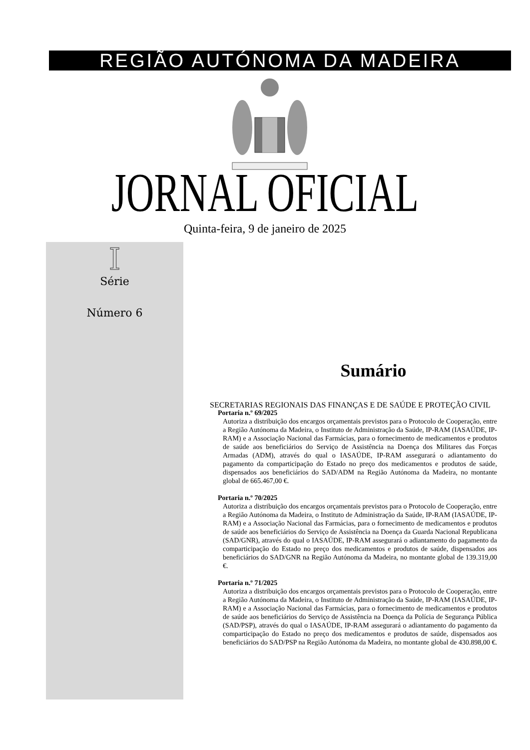REGIÃO AUTÓNOMA DA MADEIRA
JORNAL OFICIAL Quinta-feira, 9 de janeiro de 2025
I
Série
Número 6
Sumário
SECRETARIAS REGIONAIS DAS FINANÇAS E DE SAÚDE E PROTEÇÃO CIVIL
Portaria n.º 69/2025
Autoriza a distribuição dos encargos orçamentais previstos para o Protocolo de Cooperação, entre a Região Autónoma da Madeira, o Instituto de Administração da Saúde, IP-RAM (IASAÚDE, IP-RAM) e a Associação Nacional das Farmácias, para o fornecimento de medicamentos e produtos de saúde aos beneficiários do Serviço de Assistência na Doença dos Militares das Forças Armadas (ADM), através do qual o IASAÚDE, IP-RAM assegurará o adiantamento do pagamento da comparticipação do Estado no preço dos medicamentos e produtos de saúde, dispensados aos beneficiários do SAD/ADM na Região Autónoma da Madeira, no montante global de 665.467,00 €.
Portaria n.º 70/2025
Autoriza a distribuição dos encargos orçamentais previstos para o Protocolo de Cooperação, entre a Região Autónoma da Madeira, o Instituto de Administração da Saúde, IP-RAM (IASAÚDE, IP-RAM) e a Associação Nacional das Farmácias, para o fornecimento de medicamentos e produtos de saúde aos beneficiários do Serviço de Assistência na Doença da Guarda Nacional Republicana (SAD/GNR), através do qual o IASAÚDE, IP-RAM assegurará o adiantamento do pagamento da comparticipação do Estado no preço dos medicamentos e produtos de saúde, dispensados aos beneficiários do SAD/GNR na Região Autónoma da Madeira, no montante global de 139.319,00 €.
Portaria n.º 71/2025
Autoriza a distribuição dos encargos orçamentais previstos para o Protocolo de Cooperação, entre a Região Autónoma da Madeira, o Instituto de Administração da Saúde, IP-RAM (IASAÚDE, IP-RAM) e a Associação Nacional das Farmácias, para o fornecimento de medicamentos e produtos de saúde aos beneficiários do Serviço de Assistência na Doença da Polícia de Segurança Pública (SAD/PSP), através do qual o IASAÚDE, IP-RAM assegurará o adiantamento do pagamento da comparticipação do Estado no preço dos medicamentos e produtos de saúde, dispensados aos beneficiários do SAD/PSP na Região Autónoma da Madeira, no montante global de 430.898,00 €.